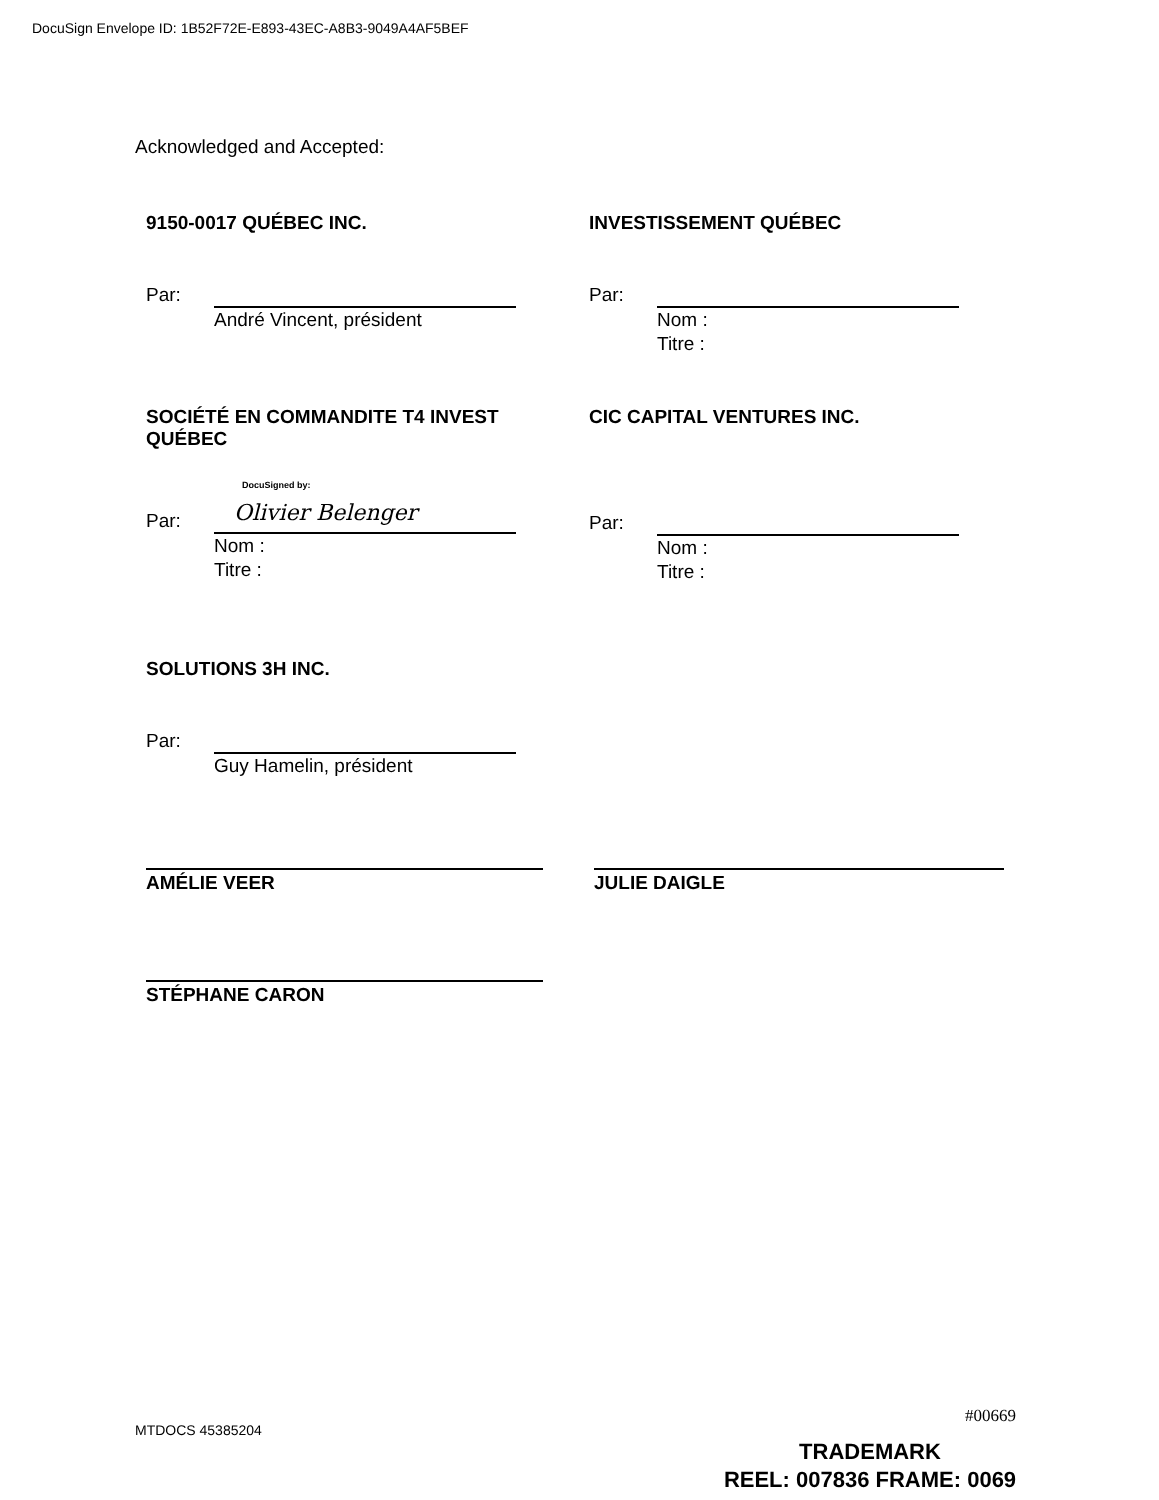DocuSign Envelope ID: 1B52F72E-E893-43EC-A8B3-9049A4AF5BEF
Acknowledged and Accepted:
9150-0017 QUÉBEC INC.
Par:
André Vincent, président
INVESTISSEMENT QUÉBEC
Par:
Nom :
Titre :
SOCIÉTÉ EN COMMANDITE T4 INVEST QUÉBEC
Par:
DocuSigned by:
Olivier Belenger
Nom :
Titre :
CIC CAPITAL VENTURES INC.
Par:
Nom :
Titre :
SOLUTIONS 3H INC.
Par:
Guy Hamelin, président
AMÉLIE VEER JULIE DAIGLE
STÉPHANE CARON
#00669
MTDOCS 45385204
TRADEMARK
REEL: 007836 FRAME: 0069